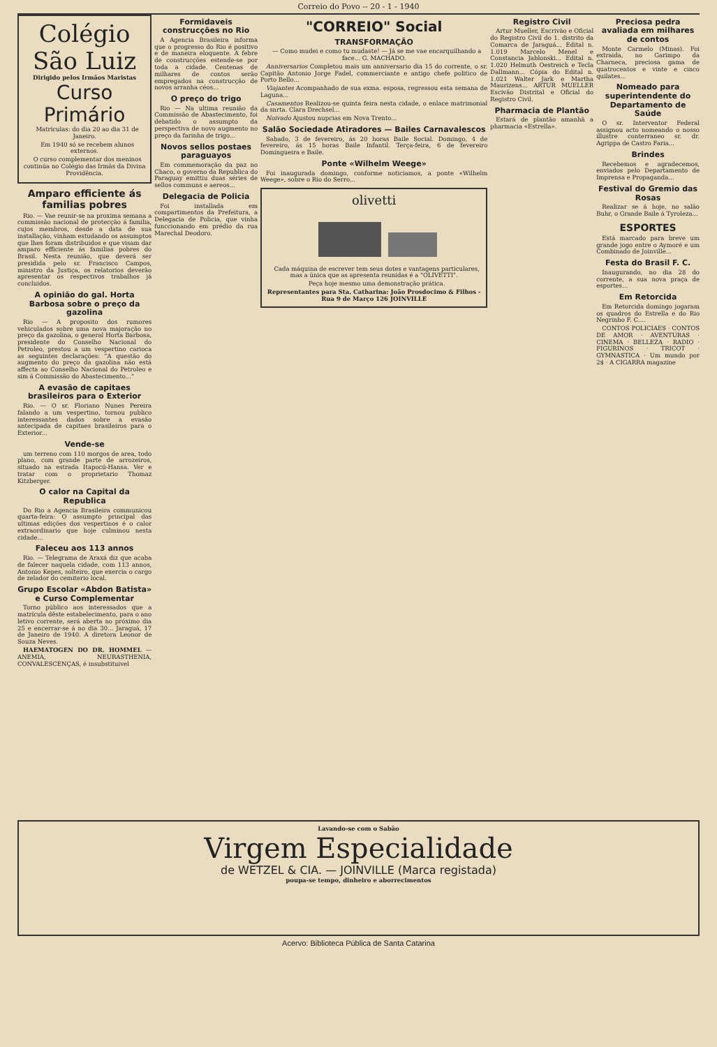Correio do Povo -- 20 - 1 - 1940
Colégio São Luiz
Dirigido pelos Irmãos Maristas
Curso Primário
Matrículas: do dia 20 ao dia 31 de Janeiro.
Em 1940 só se recebem alunos externos.
O curso complementar dos meninos continúa no Colégio das Irmãs da Divina Providência.
Amparo efficiente ás familias pobres
Rio. — Vae reunir-se na proxima semana a commissão nacional de protecção á familia, cujos membros, desde a data de sua installação, vinham estudando os assumptos que lhes foram distribuidos e que visam dar amparo efficiente ás familias pobres do Brasil. Nesta reunião, que deverá ser presidida pelo sr. Francisco Campos, ministro da Justiça, os relatorios deverão apresentar os respectivos trabalhos já concluidos.
A opinião do gal. Horta Barbosa sobre o preço da gazolina
Rio — A proposito dos rumores vehiculados sobre uma nova majoração no preço da gazolina, o general Horta Barbosa, presidente do Conselho Nacional do Petroleo, prestou a um vespertino carioca as seguintes declarações: "A questão do augmento do preço da gazolina não está affecta ao Conselho Nacional do Petroleo e sim á Commissão do Abastecimento..."
A evasão de capitaes brasileiros para o Exterior
Rio. — O sr. Floriano Nunes Pereira falando a um vespertino, tornou publico interessantes dados sobre a evasão antecipada de capitaes brasileiros para o Exterior...
Vende-se
um terreno com 110 morgos de area, todo plano, com grande parte de arrozeiros, situado na estrada Itapocú-Hansa. Ver e tratar com o proprietario Thomaz Kitzberger.
O calor na Capital da Republica
Do Rio a Agencia Brasileira communicou quarta-feira: O assumpto principal das ultimas edições dos vespertinos é o calor extraordinario que hoje culminou nesta cidade...
Faleceu aos 113 annos
Rio. — Telegrama de Araxá diz que acaba de falecer naquela cidade, com 113 annos, Antonio Kepes, solteiro, que exercia o cargo de zelador do cemiterio local.
Grupo Escolar «Abdon Batista» e Curso Complementar
Torno público aos interessados que a matrícula dêste estabelecimento, para o ano letivo corrente, será aberta no próximo dia 25 e encerrar-se á no dia 30... Jaraguá, 17 de Janeiro de 1940. A diretora Leonor de Souza Neves.
HAEMATOGEN DO DR. HOMMEL — ANEMIA, NEURASTHENIA, CONVALESCENÇAS, é insubstituivel
Formidaveis construcções no Rio
A Agencia Brasileira informa que o progresso do Rio é positivo e de maneira eloquente. A febre de construcções estende-se por toda a cidade. Centenas de milhares de contos serão empregados na construcção de novos arranha céos...
O preço do trigo
Rio — Na ultima reunião da Commissão de Abastecimento, foi debatido o assumpto da perspectiva de novo augmento no preço da farinha de trigo...
Novos sellos postaes paraguayos
Em commemoração da paz no Chaco, o governo da Republica do Paraguay emittiu duas séries de sellos communs e aereos...
Delegacia de Policia
Foi installada em compartimentos da Prefeitura, a Delegacia de Policia, que vinha funccionando em prédio da rua Marechal Deodoro.
"CORREIO" Social
TRANSFORMAÇÃO
— Como mudei e como tu mudaste! — Já se me vae encarquilhando a face... G. MACHADO.
Anniversarios Completou mais um anniversario dia 15 do corrente, o sr. Capitão Antonio Jorge Fadel, commerciante e antigo chefe politico de Porto Bello...
Viajantes Acompanhado de sua exma. esposa, regressou esta semana de Laguna...
Casamentos Realizou-se quinta feira nesta cidade, o enlace matrimonial da snrta. Clara Drechsel...
Noivado Ajustou nupcias em Nova Trento...
Salão Sociedade Atiradores — Bailes Carnavalescos
Sabado, 3 de fevereiro, ás 20 horas Baile Social. Domingo, 4 de fevereiro, ás 15 horas Baile Infantil. Terça-feira, 6 de fevereiro Domingueira e Baile.
Ponte «Wilhelm Weege»
Foi inaugurada domingo, conforme noticiamos, a ponte «Wilhelm Weege», sobre o Rio do Serro...
olivetti
Cada máquina de escrever tem seus dotes e vantagens particulares, mas a única que as apresenta reunidas é a "OLIVETTI".
Peça hoje mesmo uma demonstração prática.
Representantes para Sta. Catharina: João Prosdocimo & Filhos - Rua 9 de Março 126 JOINVILLE
Registro Civil
Artur Mueller, Escrivão e Oficial do Registro Civil do 1. distrito da Comarca de Jaraguá... Edital n. 1.019 Marcelo Menel e Constancia Jablonski... Edital n. 1.020 Helmuth Oestreich e Tecla Dallmann... Cópia do Edital n. 1.021 Walter Jark e Martha Maurizens... ARTUR MUELLER Escivão Distrital e Oficial do Registro Civil.
Pharmacia de Plantão
Estará de plantão amanhã a pharmacia «Estrella».
Preciosa pedra avaliada em milhares de contos
Monte Carmelo (Minas). Foi extraida, no Garimpo da Charneca, preciosa gama de quatrocentos e vinte e cinco quilates...
Nomeado para superintendente do Departamento de Saúde
O sr. Interventor Federal assignou acto nomeando o nosso illustre conterraneo sr. dr. Agrippa de Castro Faria...
Brindes
Recebemos e agradecemos, enviados pelo Departamento de Imprensa e Propaganda...
Festival do Gremio das Rosas
Realizar se á hoje, no salão Buhr, o Grande Baile á Tyroleza...
ESPORTES
Está marcado para breve um grande jogo entre o Aymoré e um Combinado de Joinville...
Festa do Brasil F. C.
Inaugurando, no dia 28 do corrente, a sua nova praça de esportes...
Em Retorcida
Em Retorcida domingo jogaram os quadros do Estrella e do Rio Negrinho F. C....
CONTOS POLICIAES · CONTOS DE AMOR · AVENTURAS · CINEMA · BELLEZA · RADIO · FIGURINOS · TRICOT · GYMNASTICA · Um mundo por 2$ · A CIGARRA magazine
Lavando-se com o Sabão
Virgem Especialidade
de WETZEL & CIA. — JOINVILLE (Marca registada)
poupa-se tempo, dinheiro e aborrecimentos
Acervo: Biblioteca Pública de Santa Catarina